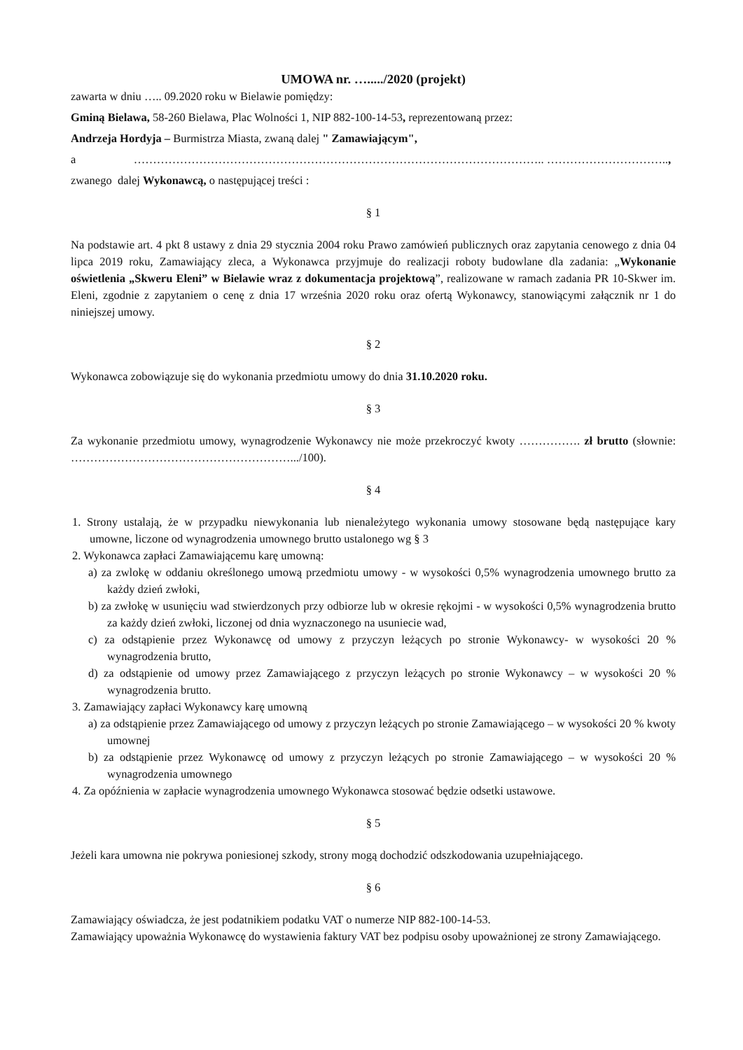UMOWA nr. …...../2020 (projekt)
zawarta w dniu ….. 09.2020 roku w Bielawie pomiędzy:
Gminą Bielawa, 58-260 Bielawa, Plac Wolności 1, NIP 882-100-14-53, reprezentowaną przez:
Andrzeja Hordyja – Burmistrza Miasta, zwaną dalej " Zamawiającym",
a …………………………………………………………………………………………….. …………………………..,
zwanego dalej Wykonawcą, o następującej treści :
§ 1
Na podstawie art. 4 pkt 8 ustawy z dnia 29 stycznia 2004 roku Prawo zamówień publicznych oraz zapytania cenowego z dnia 04 lipca 2019 roku, Zamawiający zleca, a Wykonawca przyjmuje do realizacji roboty budowlane dla zadania: „Wykonanie oświetlenia „Skweru Eleni” w Bielawie wraz z dokumentacja projektową”, realizowane w ramach zadania PR 10-Skwer im. Eleni, zgodnie z zapytaniem o cenę z dnia 17 września 2020 roku oraz ofertą Wykonawcy, stanowiącymi załącznik nr 1 do niniejszej umowy.
§ 2
Wykonawca zobowiązuje się do wykonania przedmiotu umowy do dnia 31.10.2020 roku.
§ 3
Za wykonanie przedmiotu umowy, wynagrodzenie Wykonawcy nie może przekroczyć kwoty ……………. zł brutto (słownie: ………………………………………………….../100).
§ 4
1. Strony ustalają, że w przypadku niewykonania lub nienależytego wykonania umowy stosowane będą następujące kary umowne, liczone od wynagrodzenia umownego brutto ustalonego wg § 3
2. Wykonawca zapłaci Zamawiającemu karę umowną:
a) za zwlokę w oddaniu określonego umową przedmiotu umowy - w wysokości 0,5% wynagrodzenia umownego brutto za każdy dzień zwłoki,
b) za zwłokę w usunięciu wad stwierdzonych przy odbiorze lub w okresie rękojmi - w wysokości 0,5% wynagrodzenia brutto za każdy dzień zwłoki, liczonej od dnia wyznaczonego na usuniecie wad,
c) za odstąpienie przez Wykonawcę od umowy z przyczyn leżących po stronie Wykonawcy- w wysokości 20 % wynagrodzenia brutto,
d) za odstąpienie od umowy przez Zamawiającego z przyczyn leżących po stronie Wykonawcy – w wysokości 20 % wynagrodzenia brutto.
3. Zamawiający zapłaci Wykonawcy karę umowną
a) za odstąpienie przez Zamawiającego od umowy z przyczyn leżących po stronie Zamawiającego – w wysokości 20 % kwoty umownej
b) za odstąpienie przez Wykonawcę od umowy z przyczyn leżących po stronie Zamawiającego – w wysokości 20 % wynagrodzenia umownego
4. Za opóźnienia w zapłacie wynagrodzenia umownego Wykonawca stosować będzie odsetki ustawowe.
§ 5
Jeżeli kara umowna nie pokrywa poniesionej szkody, strony mogą dochodzić odszkodowania uzupełniającego.
§ 6
Zamawiający oświadcza, że jest podatnikiem podatku VAT o numerze NIP 882-100-14-53.
Zamawiający upoważnia Wykonawcę do wystawienia faktury VAT bez podpisu osoby upoważnionej ze strony Zamawiającego.